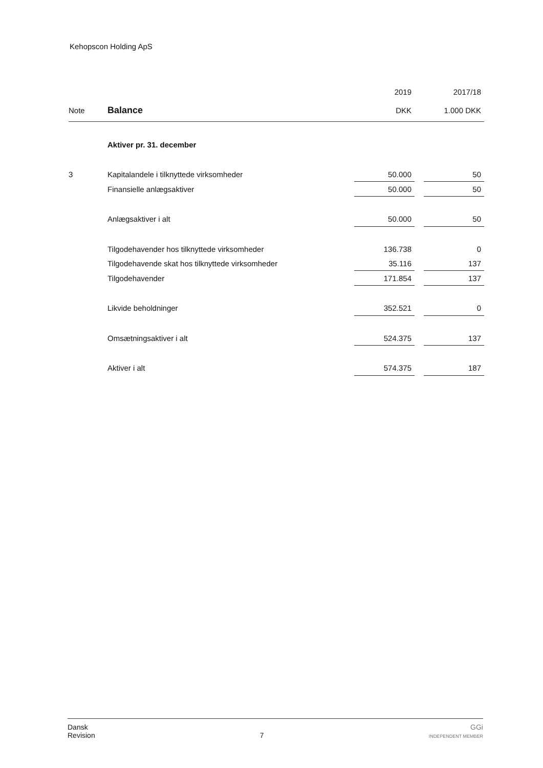Kehopscon Holding ApS
| | | 2019 | | 2017/18 |
| --- | --- | --- | --- | --- |
| Note | Balance | DKK | | 1.000 DKK |
| | Aktiver pr. 31. december | | | |
| 3 | Kapitalandele i tilknyttede virksomheder | 50.000 | | 50 |
| | Finansielle anlægsaktiver | 50.000 | | 50 |
| | Anlægsaktiver i alt | 50.000 | | 50 |
| | Tilgodehavender hos tilknyttede virksomheder | 136.738 | | 0 |
| | Tilgodehavende skat hos tilknyttede virksomheder | 35.116 | | 137 |
| | Tilgodehavender | 171.854 | | 137 |
| | Likvide beholdninger | 352.521 | | 0 |
| | Omsætningsaktiver i alt | 524.375 | | 137 |
| | Aktiver i alt | 574.375 | | 187 |
Dansk
Revision
7
GGi
INDEPENDENT MEMBER